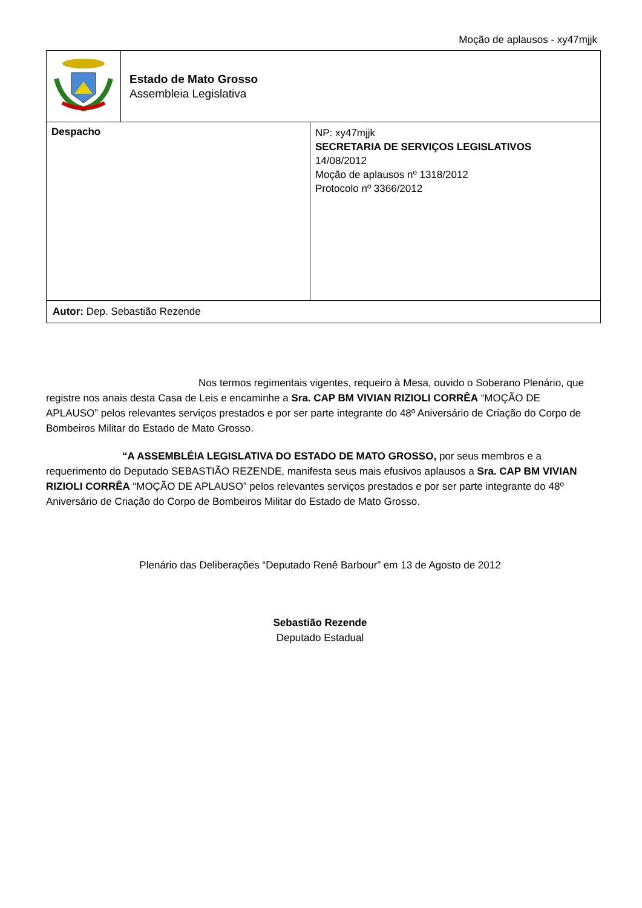Moção de aplausos - xy47mjjk
| | Estado de Mato Grosso Assembleia Legislativa | |
| Despacho | | NP: xy47mjjk SECRETARIA DE SERVIÇOS LEGISLATIVOS 14/08/2012 Moção de aplausos nº 1318/2012 Protocolo nº 3366/2012 |
| Autor: Dep. Sebastião Rezende | | |
Nos termos regimentais vigentes, requeiro à Mesa, ouvido o Soberano Plenário, que registre nos anais desta Casa de Leis e encaminhe a Sra. CAP BM VIVIAN RIZIOLI CORRÊA “MOÇÃO DE APLAUSO” pelos relevantes serviços prestados e por ser parte integrante do 48º Aniversário de Criação do Corpo de Bombeiros Militar do Estado de Mato Grosso.
“A ASSEMBLÉIA LEGISLATIVA DO ESTADO DE MATO GROSSO, por seus membros e a requerimento do Deputado SEBASTIÃO REZENDE, manifesta seus mais efusivos aplausos a Sra. CAP BM VIVIAN RIZIOLI CORRÊA “MOÇÃO DE APLAUSO” pelos relevantes serviços prestados e por ser parte integrante do 48º Aniversário de Criação do Corpo de Bombeiros Militar do Estado de Mato Grosso.
Plenário das Deliberações “Deputado Renê Barbour” em 13 de Agosto de 2012
Sebastião Rezende
Deputado Estadual